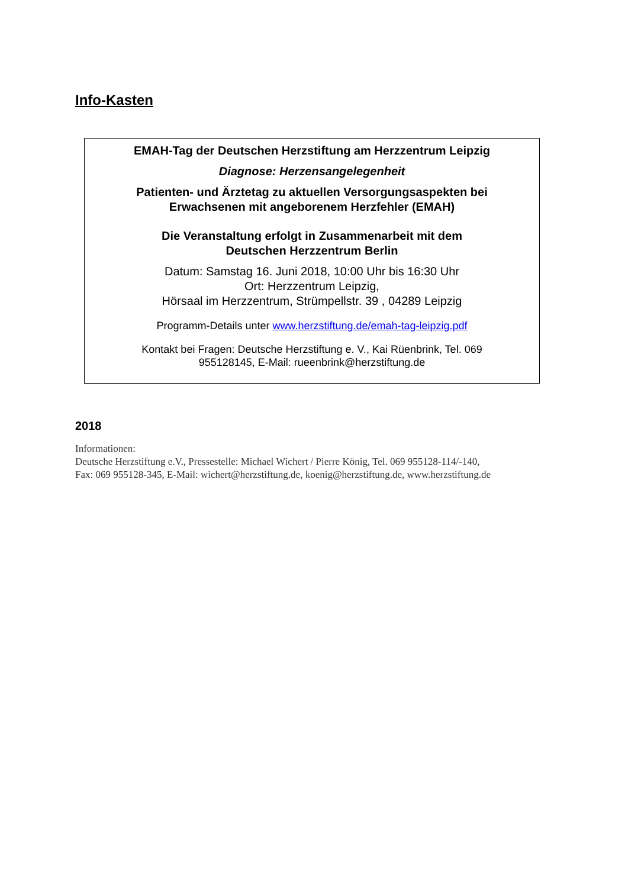Info-Kasten
EMAH-Tag der Deutschen Herzstiftung am Herzzentrum Leipzig
Diagnose: Herzensangelegenheit
Patienten- und Ärztetag zu aktuellen Versorgungsaspekten bei
Erwachsenen mit angeborenem Herzfehler (EMAH)
Die Veranstaltung erfolgt in Zusammenarbeit mit dem
Deutschen Herzzentrum Berlin
Datum: Samstag 16. Juni 2018, 10:00 Uhr bis 16:30 Uhr
Ort: Herzzentrum Leipzig,
Hörsaal im Herzzentrum, Strümpellstr. 39 , 04289 Leipzig
Programm-Details unter www.herzstiftung.de/emah-tag-leipzig.pdf
Kontakt bei Fragen: Deutsche Herzstiftung e. V., Kai Rüenbrink, Tel. 069
955128145, E-Mail: rueenbrink@herzstiftung.de
2018
Informationen:
Deutsche Herzstiftung e.V., Pressestelle: Michael Wichert / Pierre König, Tel. 069 955128-114/-140,
Fax: 069 955128-345, E-Mail: wichert@herzstiftung.de, koenig@herzstiftung.de, www.herzstiftung.de